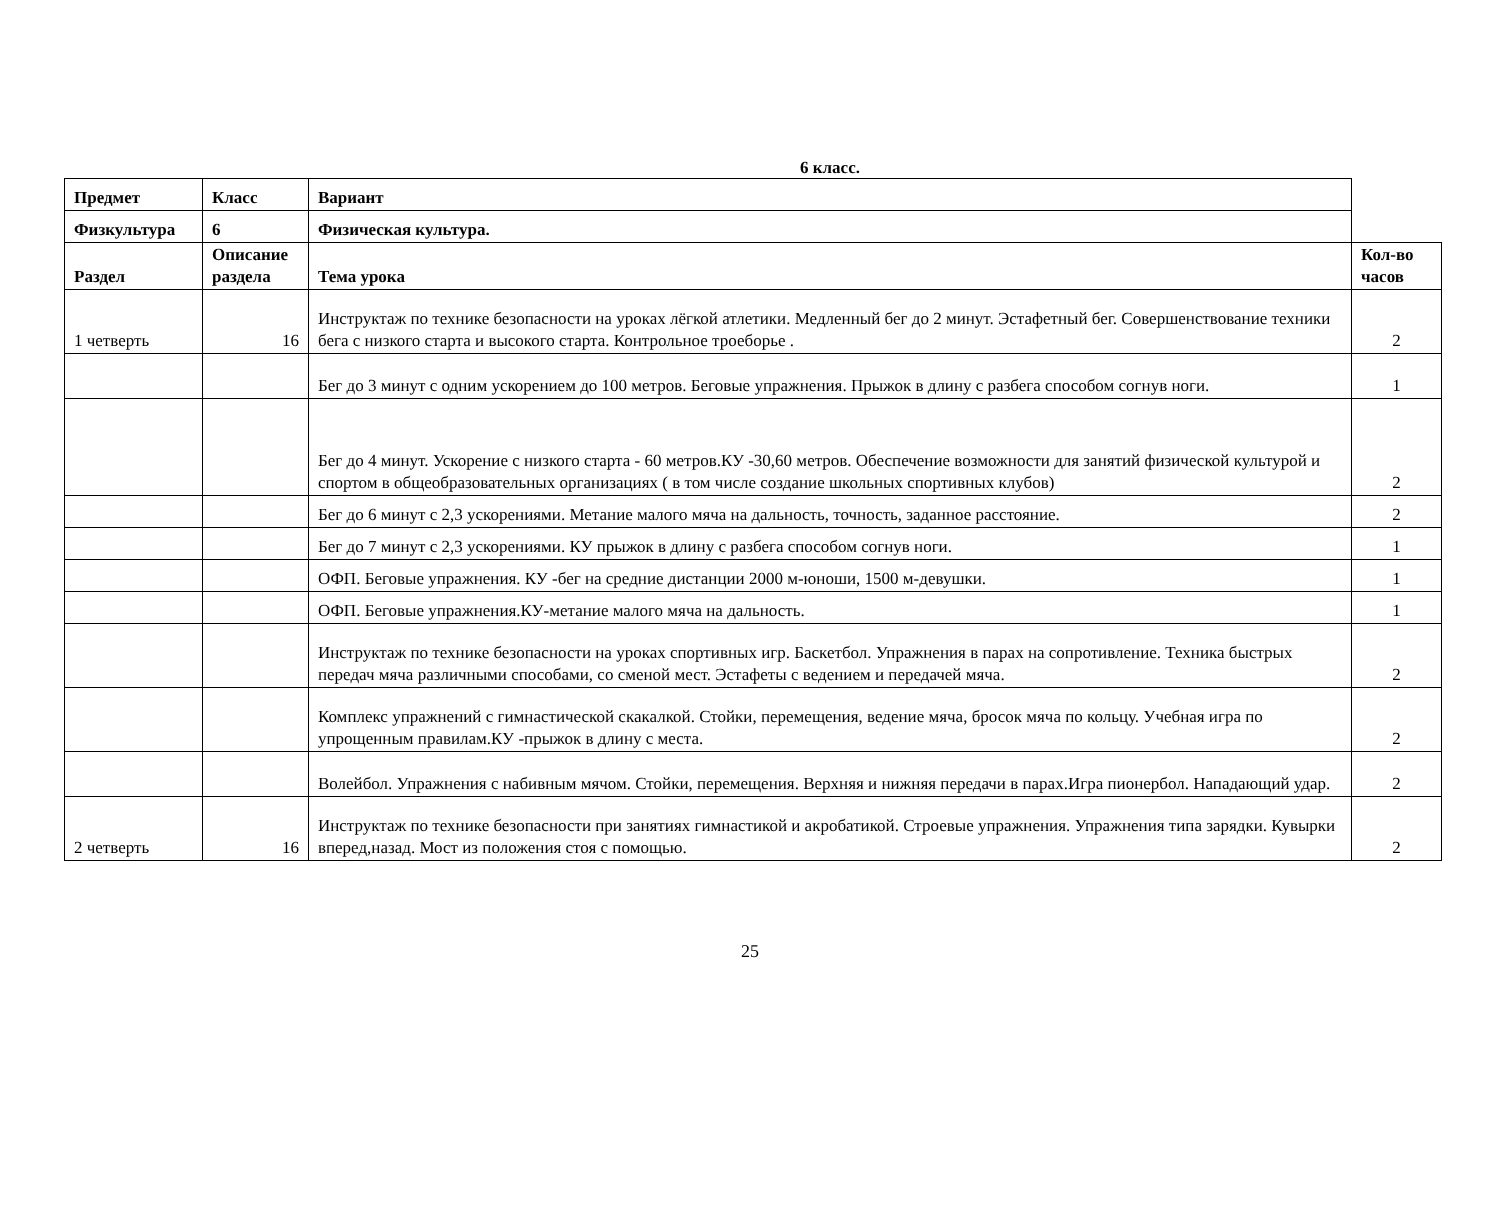6 класс.
| Предмет | Класс | Вариант | |
| Физкультура | 6 | Физическая культура. | |
| Раздел | Описание раздела | Тема урока | Кол-во часов |
| 1 четверть | 16 | Инструктаж по технике безопасности на уроках лёгкой атлетики. Медленный бег до 2 минут. Эстафетный бег. Совершенствование техники бега с низкого старта и высокого старта. Контрольное троеборье . | 2 |
| | | Бег до 3 минут с одним ускорением до 100 метров. Беговые упражнения. Прыжок в длину с разбега способом согнув ноги. | 1 |
| | | Бег до 4 минут. Ускорение с низкого старта - 60 метров.КУ -30,60 метров. Обеспечение возможности для занятий физической культурой и спортом в общеобразовательных организациях ( в том числе создание школьных спортивных клубов) | 2 |
| | | Бег до 6 минут с 2,3 ускорениями. Метание малого мяча на дальность, точность, заданное расстояние. | 2 |
| | | Бег до 7 минут с 2,3 ускорениями. КУ прыжок в длину с разбега способом согнув ноги. | 1 |
| | | ОФП. Беговые упражнения. КУ -бег на средние дистанции 2000 м-юноши, 1500 м-девушки. | 1 |
| | | ОФП. Беговые упражнения.КУ-метание малого мяча на дальность. | 1 |
| | | Инструктаж по технике безопасности на уроках спортивных игр. Баскетбол. Упражнения в парах на сопротивление. Техника быстрых передач мяча различными способами, со сменой мест. Эстафеты с ведением и передачей мяча. | 2 |
| | | Комплекс упражнений с гимнастической скакалкой. Стойки, перемещения, ведение мяча, бросок мяча по кольцу. Учебная игра по упрощенным правилам.КУ -прыжок в длину с места. | 2 |
| | | Волейбол. Упражнения с набивным мячом. Стойки, перемещения. Верхняя и нижняя передачи в парах.Игра пионербол. Нападающий удар. | 2 |
| 2 четверть | 16 | Инструктаж по технике безопасности при занятиях гимнастикой и акробатикой. Строевые упражнения. Упражнения типа зарядки. Кувырки вперед,назад. Мост из положения стоя с помощью. | 2 |
25